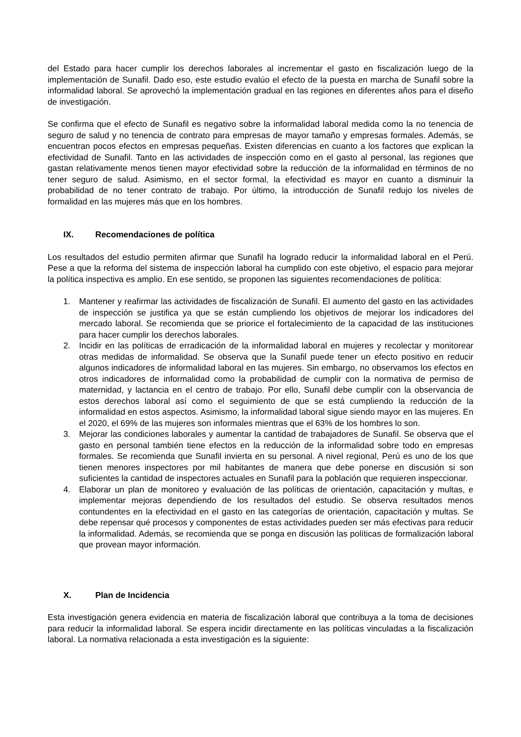del Estado para hacer cumplir los derechos laborales al incrementar el gasto en fiscalización luego de la implementación de Sunafil. Dado eso, este estudio evalúo el efecto de la puesta en marcha de Sunafil sobre la informalidad laboral. Se aprovechó la implementación gradual en las regiones en diferentes años para el diseño de investigación.
Se confirma que el efecto de Sunafil es negativo sobre la informalidad laboral medida como la no tenencia de seguro de salud y no tenencia de contrato para empresas de mayor tamaño y empresas formales. Además, se encuentran pocos efectos en empresas pequeñas. Existen diferencias en cuanto a los factores que explican la efectividad de Sunafil. Tanto en las actividades de inspección como en el gasto al personal, las regiones que gastan relativamente menos tienen mayor efectividad sobre la reducción de la informalidad en términos de no tener seguro de salud. Asimismo, en el sector formal, la efectividad es mayor en cuanto a disminuir la probabilidad de no tener contrato de trabajo. Por último, la introducción de Sunafil redujo los niveles de formalidad en las mujeres más que en los hombres.
IX. Recomendaciones de política
Los resultados del estudio permiten afirmar que Sunafil ha logrado reducir la informalidad laboral en el Perú. Pese a que la reforma del sistema de inspección laboral ha cumplido con este objetivo, el espacio para mejorar la política inspectiva es amplio. En ese sentido, se proponen las siguientes recomendaciones de política:
1. Mantener y reafirmar las actividades de fiscalización de Sunafil. El aumento del gasto en las actividades de inspección se justifica ya que se están cumpliendo los objetivos de mejorar los indicadores del mercado laboral. Se recomienda que se priorice el fortalecimiento de la capacidad de las instituciones para hacer cumplir los derechos laborales.
2. Incidir en las políticas de erradicación de la informalidad laboral en mujeres y recolectar y monitorear otras medidas de informalidad. Se observa que la Sunafil puede tener un efecto positivo en reducir algunos indicadores de informalidad laboral en las mujeres. Sin embargo, no observamos los efectos en otros indicadores de informalidad como la probabilidad de cumplir con la normativa de permiso de maternidad, y lactancia en el centro de trabajo. Por ello, Sunafil debe cumplir con la observancia de estos derechos laboral así como el seguimiento de que se está cumpliendo la reducción de la informalidad en estos aspectos. Asimismo, la informalidad laboral sigue siendo mayor en las mujeres. En el 2020, el 69% de las mujeres son informales mientras que el 63% de los hombres lo son.
3. Mejorar las condiciones laborales y aumentar la cantidad de trabajadores de Sunafil. Se observa que el gasto en personal también tiene efectos en la reducción de la informalidad sobre todo en empresas formales. Se recomienda que Sunafil invierta en su personal. A nivel regional, Perú es uno de los que tienen menores inspectores por mil habitantes de manera que debe ponerse en discusión si son suficientes la cantidad de inspectores actuales en Sunafil para la población que requieren inspeccionar.
4. Elaborar un plan de monitoreo y evaluación de las políticas de orientación, capacitación y multas, e implementar mejoras dependiendo de los resultados del estudio. Se observa resultados menos contundentes en la efectividad en el gasto en las categorías de orientación, capacitación y multas. Se debe repensar qué procesos y componentes de estas actividades pueden ser más efectivas para reducir la informalidad. Además, se recomienda que se ponga en discusión las políticas de formalización laboral que provean mayor información.
X. Plan de Incidencia
Esta investigación genera evidencia en materia de fiscalización laboral que contribuya a la toma de decisiones para reducir la informalidad laboral. Se espera incidir directamente en las políticas vinculadas a la fiscalización laboral. La normativa relacionada a esta investigación es la siguiente: